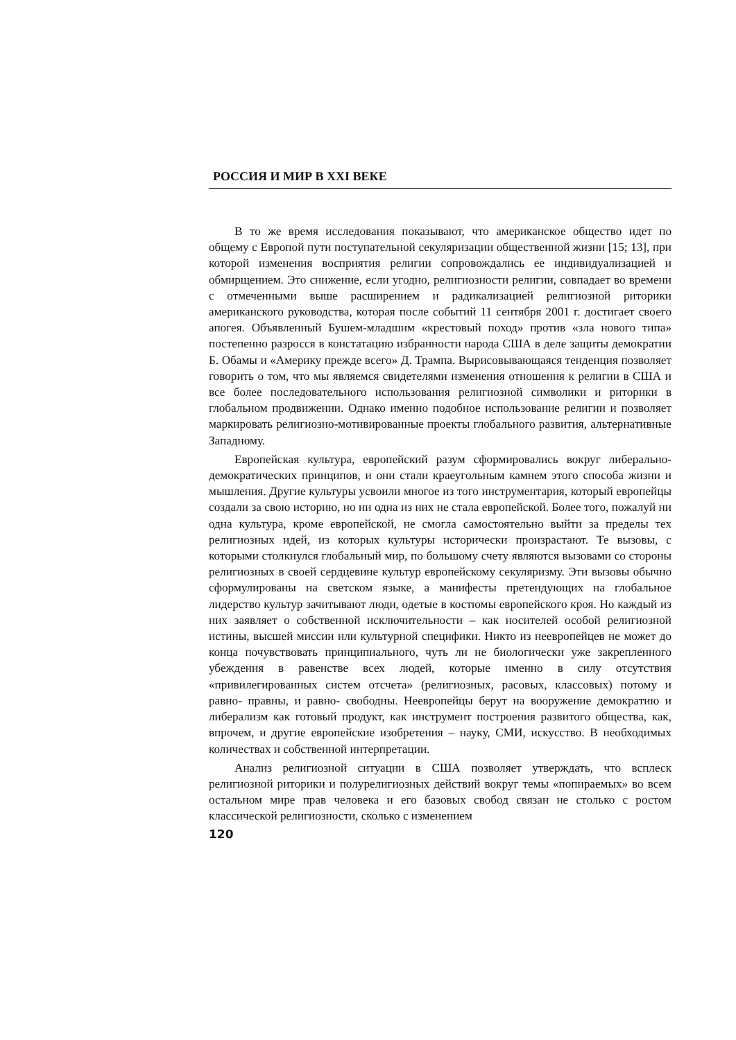РОССИЯ И МИР В XXI ВЕКЕ
В то же время исследования показывают, что американское общество идет по общему с Европой пути поступательной секуляризации общественной жизни [15; 13], при которой изменения восприятия религии сопровождались ее индивидуализацией и обмирщением. Это снижение, если угодно, религиозности религии, совпадает во времени с отмеченными выше расширением и радикализацией религиозной риторики американского руководства, которая после событий 11 сентября 2001 г. достигает своего апогея. Объявленный Бушем-младшим «крестовый поход» против «зла нового типа» постепенно разросся в констатацию избранности народа США в деле защиты демократии Б. Обамы и «Америку прежде всего» Д. Трампа. Вырисовывающаяся тенденция позволяет говорить о том, что мы являемся свидетелями изменения отношения к религии в США и все более последовательного использования религиозной символики и риторики в глобальном продвижении. Однако именно подобное использование религии и позволяет маркировать религиозно-мотивированные проекты глобального развития, альтернативные Западному.
Европейская культура, европейский разум сформировались вокруг либерально-демократических принципов, и они стали краеугольным камнем этого способа жизни и мышления. Другие культуры усвоили многое из того инструментария, который европейцы создали за свою историю, но ни одна из них не стала европейской. Более того, пожалуй ни одна культура, кроме европейской, не смогла самостоятельно выйти за пределы тех религиозных идей, из которых культуры исторически произрастают. Те вызовы, с которыми столкнулся глобальный мир, по большому счету являются вызовами со стороны религиозных в своей сердцевине культур европейскому секуляризму. Эти вызовы обычно сформулированы на светском языке, а манифесты претендующих на глобальное лидерство культур зачитывают люди, одетые в костюмы европейского кроя. Но каждый из них заявляет о собственной исключительности – как носителей особой религиозной истины, высшей миссии или культурной специфики. Никто из неевропейцев не может до конца почувствовать принципиального, чуть ли не биологически уже закрепленного убеждения в равенстве всех людей, которые именно в силу отсутствия «привилегированных систем отсчета» (религиозных, расовых, классовых) потому и равно- правны, и равно- свободны. Неевропейцы берут на вооружение демократию и либерализм как готовый продукт, как инструмент построения развитого общества, как, впрочем, и другие европейские изобретения – науку, СМИ, искусство. В необходимых количествах и собственной интерпретации.
Анализ религиозной ситуации в США позволяет утверждать, что всплеск религиозной риторики и полурелигиозных действий вокруг темы «попираемых» во всем остальном мире прав человека и его базовых свобод связан не столько с ростом классической религиозности, сколько с изменением
120